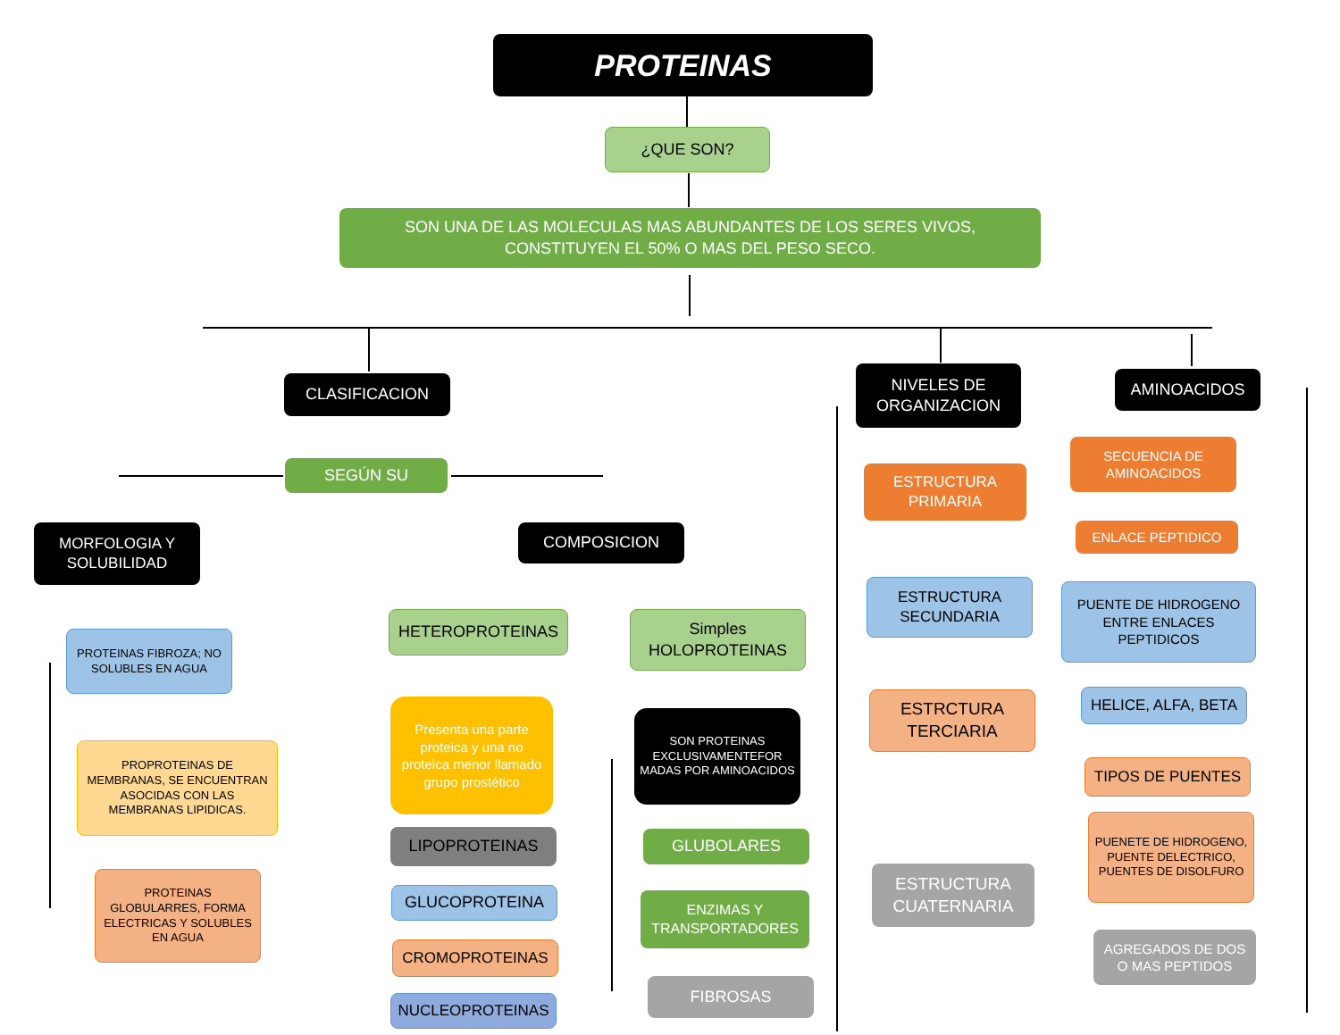PROTEINAS
¿QUE SON?
SON UNA DE LAS MOLECULAS MAS ABUNDANTES DE LOS SERES VIVOS, CONSTITUYEN EL 50% O MAS DEL PESO SECO.
CLASIFICACION
NIVELES DE ORGANIZACION
AMINOACIDOS
SEGÚN SU
MORFOLOGIA Y SOLUBILIDAD
COMPOSICION
PROTEINAS FIBROZA; NO SOLUBLES EN AGUA
PROPROTEINAS DE MEMBRANAS, SE ENCUENTRAN ASOCIDAS CON LAS MEMBRANAS LIPIDICAS.
PROTEINAS GLOBULARRES, FORMA ELECTRICAS Y SOLUBLES EN AGUA
HETEROPROTEINAS
Simples HOLOPROTEINAS
Presenta una parte proteica y una no proteica menor llamado grupo prostético
SON PROTEINAS EXCLUSIVAMENTEFOR MADAS POR AMINOACIDOS
LIPOPROTEINAS GLUBOLARES
GLUCOPROTEINA
ENZIMAS Y TRANSPORTADORES
CROMOPROTEINAS
FIBROSAS
NUCLEOPROTEINAS
ESTRUCTURA PRIMARIA
SECUENCIA DE AMINOACIDOS
ENLACE PEPTIDICO
ESTRUCTURA SECUNDARIA
PUENTE DE HIDROGENO ENTRE ENLACES PEPTIDICOS
HELICE, ALFA, BETA
ESTRCTURA TERCIARIA
TIPOS DE PUENTES
PUENETE DE HIDROGENO, PUENTE DELECTRICO, PUENTES DE DISOLFURO
ESTRUCTURA CUATERNARIA
AGREGADOS DE DOS O MAS PEPTIDOS